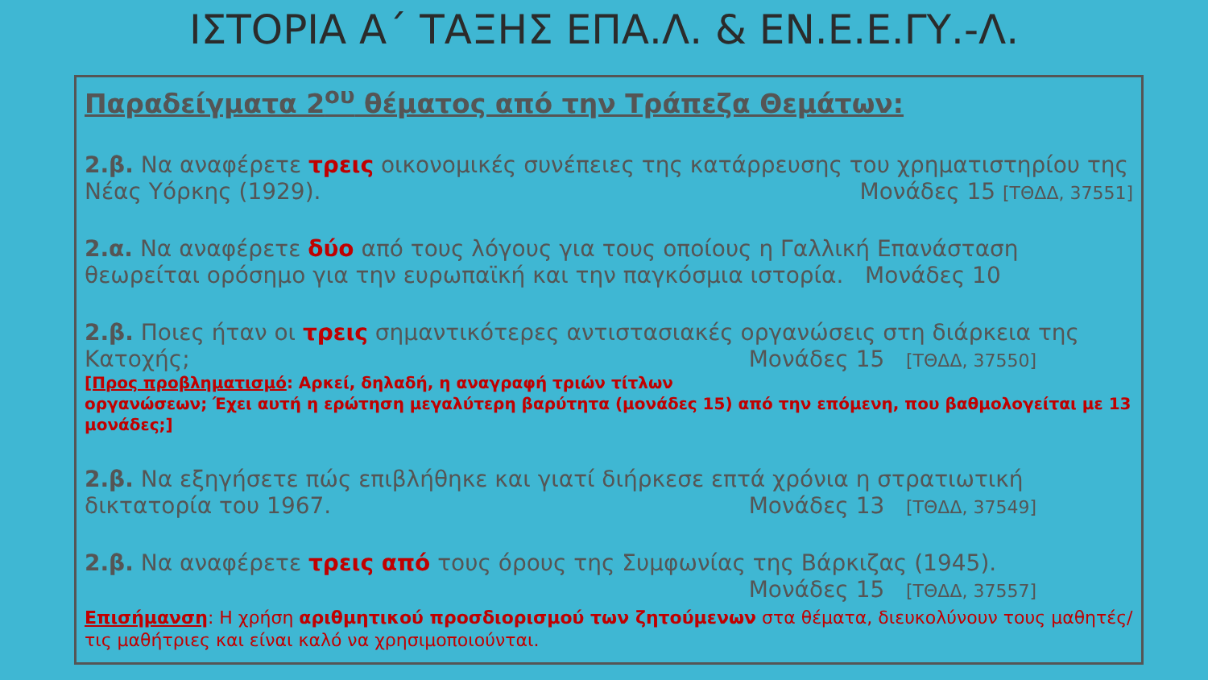ΙΣΤΟΡΙΑ Α΄ ΤΑΞΗΣ ΕΠΑ.Λ. & ΕΝ.Ε.Ε.ΓΥ.-Λ.
Παραδείγματα 2<sup>ου</sup> θέματος από την Τράπεζα Θεμάτων:
2.β. Να αναφέρετε τρεις οικονομικές συνέπειες της κατάρρευσης του χρηματιστηρίου της Νέας Υόρκης (1929). Μονάδες 15 [ΤΘΔΔ, 37551]
2.α. Να αναφέρετε δύο από τους λόγους για τους οποίους η Γαλλική Επανάσταση θεωρείται ορόσημο για την ευρωπαϊκή και την παγκόσμια ιστορία. Μονάδες 10
2.β. Ποιες ήταν οι τρεις σημαντικότερες αντιστασιακές οργανώσεις στη διάρκεια της Κατοχής; Μονάδες 15 [ΤΘΔΔ, 37550]
[Προς προβληματισμό: Αρκεί, δηλαδή, η αναγραφή τριών τίτλων οργανώσεων; Έχει αυτή η ερώτηση μεγαλύτερη βαρύτητα (μονάδες 15) από την επόμενη, που βαθμολογείται με 13 μονάδες;]
2.β. Να εξηγήσετε πώς επιβλήθηκε και γιατί διήρκεσε επτά χρόνια η στρατιωτική δικτατορία του 1967. Μονάδες 13 [ΤΘΔΔ, 37549]
2.β. Να αναφέρετε τρεις από τους όρους της Συμφωνίας της Βάρκιζας (1945).
Μονάδες 15 [ΤΘΔΔ, 37557]
Επισήμανση: Η χρήση αριθμητικού προσδιορισμού των ζητούμενων στα θέματα, διευκολύνουν τους μαθητές/τις μαθήτριες και είναι καλό να χρησιμοποιούνται.